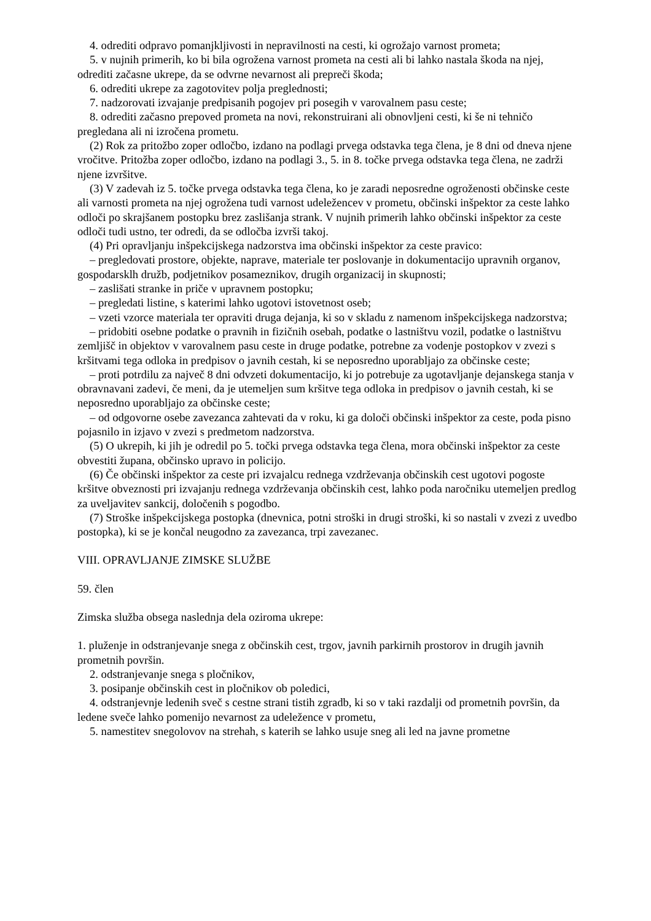4. odrediti odpravo pomanjkljivosti in nepravilnosti na cesti, ki ogrožajo varnost prometa;
5. v nujnih primerih, ko bi bila ogrožena varnost prometa na cesti ali bi lahko nastala škoda na njej, odrediti začasne ukrepe, da se odvrne nevarnost ali prepreči škoda;
6. odrediti ukrepe za zagotovitev polja preglednosti;
7. nadzorovati izvajanje predpisanih pogojev pri posegih v varovalnem pasu ceste;
8. odrediti začasno prepoved prometa na novi, rekonstruirani ali obnovljeni cesti, ki še ni tehničo pregledana ali ni izročena prometu.
(2) Rok za pritožbo zoper odločbo, izdano na podlagi prvega odstavka tega člena, je 8 dni od dneva njene vročitve. Pritožba zoper odločbo, izdano na podlagi 3., 5. in 8. točke prvega odstavka tega člena, ne zadrži njene izvršitve.
(3) V zadevah iz 5. točke prvega odstavka tega člena, ko je zaradi neposredne ogroženosti občinske ceste ali varnosti prometa na njej ogrožena tudi varnost udeležencev v prometu, občinski inšpektor za ceste lahko odloči po skrajšanem postopku brez zaslišanja strank. V nujnih primerih lahko občinski inšpektor za ceste odloči tudi ustno, ter odredi, da se odločba izvrši takoj.
(4) Pri opravljanju inšpekcijskega nadzorstva ima občinski inšpektor za ceste pravico:
– pregledovati prostore, objekte, naprave, materiale ter poslovanje in dokumentacijo upravnih organov, gospodarsklh družb, podjetnikov posameznikov, drugih organizacij in skupnosti;
– zaslišati stranke in priče v upravnem postopku;
– pregledati listine, s katerimi lahko ugotovi istovetnost oseb;
– vzeti vzorce materiala ter opraviti druga dejanja, ki so v skladu z namenom inšpekcijskega nadzorstva;
– pridobiti osebne podatke o pravnih in fizičnih osebah, podatke o lastništvu vozil, podatke o lastništvu zemljišč in objektov v varovalnem pasu ceste in druge podatke, potrebne za vodenje postopkov v zvezi s kršitvami tega odloka in predpisov o javnih cestah, ki se neposredno uporabljajo za občinske ceste;
– proti potrdilu za največ 8 dni odvzeti dokumentacijo, ki jo potrebuje za ugotavljanje dejanskega stanja v obravnavani zadevi, če meni, da je utemeljen sum kršitve tega odloka in predpisov o javnih cestah, ki se neposredno uporabljajo za občinske ceste;
– od odgovorne osebe zavezanca zahtevati da v roku, ki ga določi občinski inšpektor za ceste, poda pisno pojasnilo in izjavo v zvezi s predmetom nadzorstva.
(5) O ukrepih, ki jih je odredil po 5. točki prvega odstavka tega člena, mora občinski inšpektor za ceste obvestiti župana, občinsko upravo in policijo.
(6) Če občinski inšpektor za ceste pri izvajalcu rednega vzdrževanja občinskih cest ugotovi pogoste kršitve obveznosti pri izvajanju rednega vzdrževanja občinskih cest, lahko poda naročniku utemeljen predlog za uveljavitev sankcij, določenih s pogodbo.
(7) Stroške inšpekcijskega postopka (dnevnica, potni stroški in drugi stroški, ki so nastali v zvezi z uvedbo postopka), ki se je končal neugodno za zavezanca, trpi zavezanec.
VIII. OPRAVLJANJE ZIMSKE SLUŽBE
59. člen
Zimska služba obsega naslednja dela oziroma ukrepe:
1. pluženje in odstranjevanje snega z občinskih cest, trgov, javnih parkirnih prostorov in drugih javnih prometnih površin.
2. odstranjevanje snega s pločnikov,
3. posipanje občinskih cest in pločnikov ob poledici,
4. odstranjevnje ledenih sveč s cestne strani tistih zgradb, ki so v taki razdalji od prometnih površin, da ledene sveče lahko pomenijo nevarnost za udeležence v prometu,
5. namestitev snegolovov na strehah, s katerih se lahko usuje sneg ali led na javne prometne